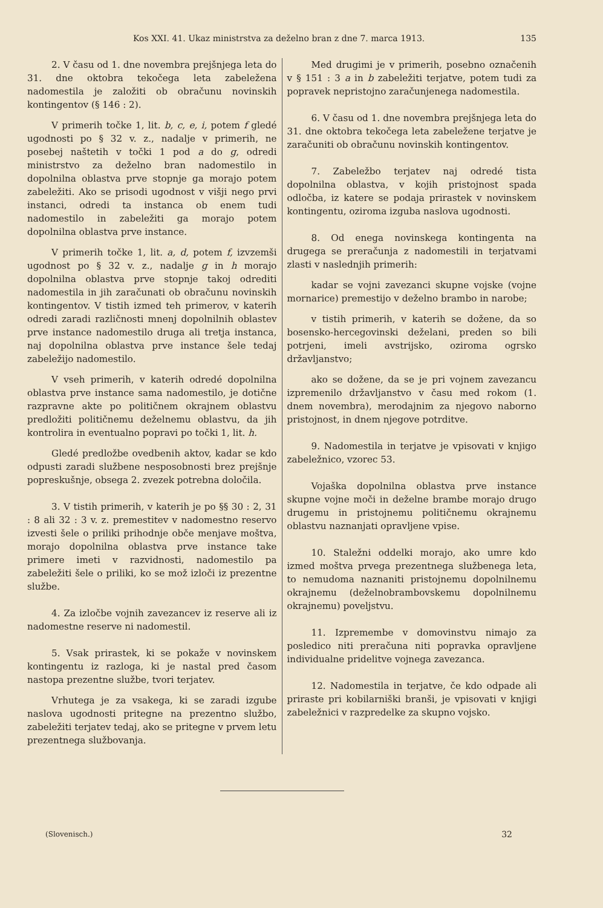Kos XXI. 41. Ukaz ministrstva za deželno bran z dne 7. marca 1913. 135
2. V času od 1. dne novembra prejšnjega leta do 31. dne oktobra tekočega leta zabeležena nadomestila je založiti ob obračunu novinskih kontingentov (§ 146 : 2).
V primerih točke 1, lit. b, c, e, i, potem f gledé ugodnosti po § 32 v. z., nadalje v primerih, ne posebej naštetih v točki 1 pod a do g, odredi ministrstvo za deželno bran nadomestilo in dopolnilna oblastva prve stopnje ga morajo potem zabeležiti. Ako se prisodi ugodnost v višji nego prvi instanci, odredi ta instanca ob enem tudi nadomestilo in zabeležiti ga morajo potem dopolnilna oblastva prve instance.
V primerih točke 1, lit. a, d, potem f, izvzemši ugodnost po § 32 v. z., nadalje g in h morajo dopolnilna oblastva prve stopnje takoj odrediti nadomestila in jih zaračunati ob obračunu novinskih kontingentov. V tistih izmed teh primerov, v katerih odredi zaradi različnosti mnenj dopolnilnih oblastev prve instance nadomestilo druga ali tretja instanca, naj dopolnilna oblastva prve instance šele tedaj zabeležijo nadomestilo.
V vseh primerih, v katerih odredé dopolnilna oblastva prve instance sama nadomestilo, je dotične razpravne akte po političnem okrajnem oblastvu predložiti političnemu deželnemu oblastvu, da jih kontrolira in eventualno popravi po točki 1, lit. h.
Gledé predložbe ovedbenih aktov, kadar se kdo odpusti zaradi službene nesposobnosti brez prejšnje popreskušnje, obsega 2. zvezek potrebna določila.
3. V tistih primerih, v katerih je po §§ 30 : 2, 31 : 8 ali 32 : 3 v. z. premestitev v nadomestno reservo izvesti šele o priliki prihodnje obče menjave moštva, morajo dopolnilna oblastva prve instance take primere imeti v razvidnosti, nadomestilo pa zabeležiti šele o priliki, ko se mož izloči iz prezentne službe.
4. Za izločbe vojnih zavezancev iz reserve ali iz nadomestne reserve ni nadomestil.
5. Vsak prirastek, ki se pokaže v novinskem kontingentu iz razloga, ki je nastal pred časom nastopa prezentne službe, tvori terjatev.
Vrhutega je za vsakega, ki se zaradi izgube naslova ugodnosti pritegne na prezentno službo, zabeležiti terjatev tedaj, ako se pritegne v prvem letu prezentnega službovanja.
Med drugimi je v primerih, posebno označenih v § 151 : 3 a in b zabeležiti terjatve, potem tudi za popravek nepristojno zaračunjenega nadomestila.
6. V času od 1. dne novembra prejšnjega leta do 31. dne oktobra tekočega leta zabeležene terjatve je zaračuniti ob obračunu novinskih kontingentov.
7. Zabeležbo terjatev naj odredé tista dopolnilna oblastva, v kojih pristojnost spada odločba, iz katere se podaja prirastek v novinskem kontingentu, oziroma izguba naslova ugodnosti.
8. Od enega novinskega kontingenta na drugega se preračunja z nadomestili in terjatvami zlasti v naslednjih primerih:
kadar se vojni zavezanci skupne vojske (vojne mornarice) premestijo v deželno brambo in narobe;
v tistih primerih, v katerih se dožene, da so bosensko-hercegovinski deželani, preden so bili potrjeni, imeli avstrijsko, oziroma ogrsko državljanstvo;
ako se dožene, da se je pri vojnem zavezancu izpremenilo državljanstvo v času med rokom (1. dnem novembra), merodajnim za njegovo naborno pristojnost, in dnem njegove potrditve.
9. Nadomestila in terjatve je vpisovati v knjigo zabeležnico, vzorec 53.
Vojaška dopolnilna oblastva prve instance skupne vojne moči in deželne brambe morajo drugo drugemu in pristojnemu političnemu okrajnemu oblastvu naznanjati opravljene vpise.
10. Staležni oddelki morajo, ako umre kdo izmed moštva prvega prezentnega službenega leta, to nemudoma naznaniti pristojnemu dopolnilnemu okrajnemu (deželnobrambovskemu dopolnilnemu okrajnemu) poveljstvu.
11. Izpremembe v domovinstvu nimajo za posledico niti preračuna niti popravka opravljene individualne pridelitve vojnega zavezanca.
12. Nadomestila in terjatve, če kdo odpade ali priraste pri kobilarniški branši, je vpisovati v knjigi zabeležnici v razpredelke za skupno vojsko.
(Slovenisch.) 32